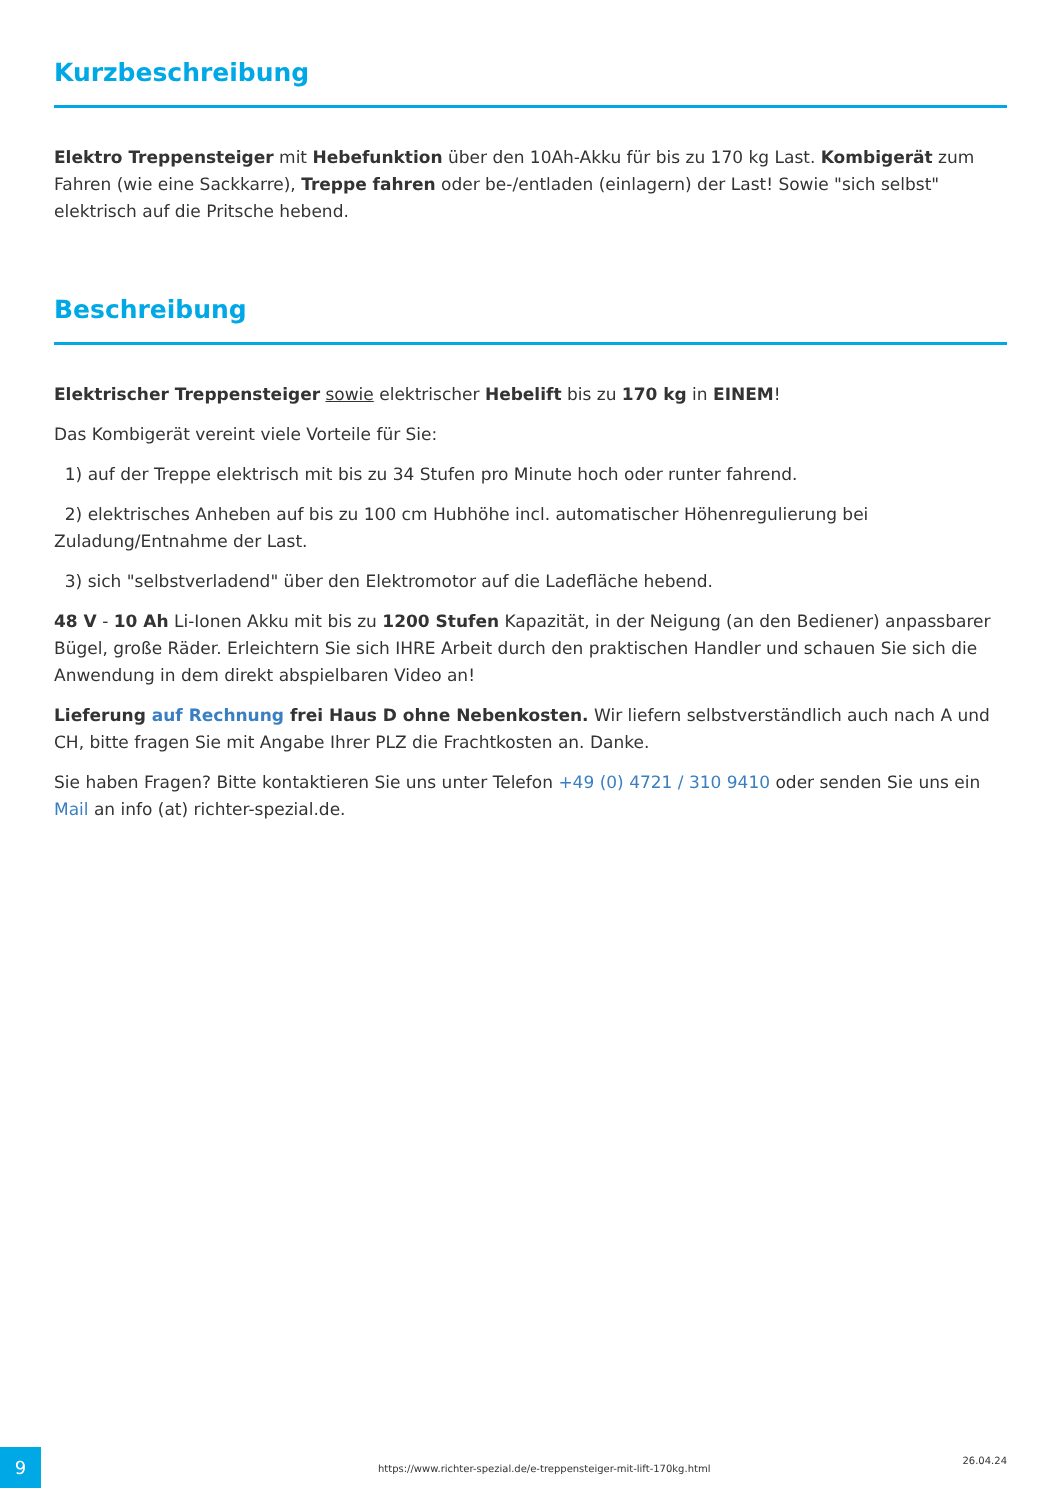Kurzbeschreibung
Elektro Treppensteiger mit Hebefunktion über den 10Ah-Akku für bis zu 170 kg Last. Kombigerät zum Fahren (wie eine Sackkarre), Treppe fahren oder be-/entladen (einlagern) der Last! Sowie "sich selbst" elektrisch auf die Pritsche hebend.
Beschreibung
Elektrischer Treppensteiger sowie elektrischer Hebelift bis zu 170 kg in EINEM!
Das Kombigerät vereint viele Vorteile für Sie:
1) auf der Treppe elektrisch mit bis zu 34 Stufen pro Minute hoch oder runter fahrend.
2) elektrisches Anheben auf bis zu 100 cm Hubhöhe incl. automatischer Höhenregulierung bei Zuladung/Entnahme der Last.
3) sich "selbstverladend" über den Elektromotor auf die Ladefläche hebend.
48 V - 10 Ah Li-Ionen Akku mit bis zu 1200 Stufen Kapazität, in der Neigung (an den Bediener) anpassbarer Bügel, große Räder. Erleichtern Sie sich IHRE Arbeit durch den praktischen Handler und schauen Sie sich die Anwendung in dem direkt abspielbaren Video an!
Lieferung auf Rechnung frei Haus D ohne Nebenkosten. Wir liefern selbstverständlich auch nach A und CH, bitte fragen Sie mit Angabe Ihrer PLZ die Frachtkosten an. Danke.
Sie haben Fragen? Bitte kontaktieren Sie uns unter Telefon +49 (0) 4721 / 310 9410 oder senden Sie uns ein Mail an info (at) richter-spezial.de.
9
https://www.richter-spezial.de/e-treppensteiger-mit-lift-170kg.html
26.04.24